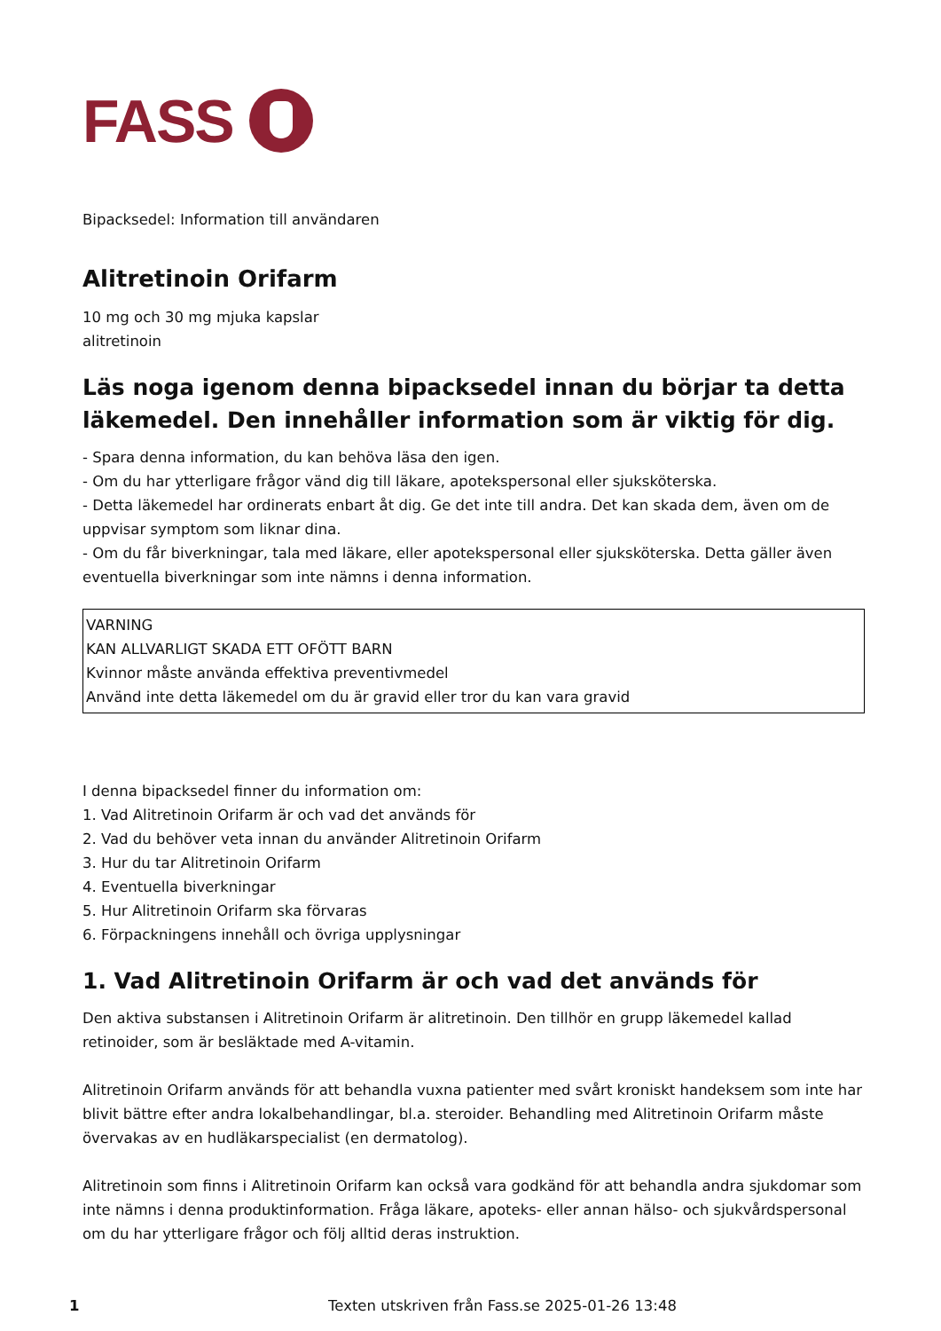FASS
Bipacksedel: Information till användaren
Alitretinoin Orifarm
10 mg och 30 mg mjuka kapslar
alitretinoin
Läs noga igenom denna bipacksedel innan du börjar ta detta läkemedel. Den innehåller information som är viktig för dig.
- Spara denna information, du kan behöva läsa den igen.
- Om du har ytterligare frågor vänd dig till läkare, apotekspersonal eller sjuksköterska.
- Detta läkemedel har ordinerats enbart åt dig. Ge det inte till andra. Det kan skada dem, även om de uppvisar symptom som liknar dina.
- Om du får biverkningar, tala med läkare, eller apotekspersonal eller sjuksköterska. Detta gäller även eventuella biverkningar som inte nämns i denna information.
VARNING
KAN ALLVARLIGT SKADA ETT OFÖTT BARN
Kvinnor måste använda effektiva preventivmedel
Använd inte detta läkemedel om du är gravid eller tror du kan vara gravid
I denna bipacksedel finner du information om:
1. Vad Alitretinoin Orifarm är och vad det används för
2. Vad du behöver veta innan du använder Alitretinoin Orifarm
3. Hur du tar Alitretinoin Orifarm
4. Eventuella biverkningar
5. Hur Alitretinoin Orifarm ska förvaras
6. Förpackningens innehåll och övriga upplysningar
1. Vad Alitretinoin Orifarm är och vad det används för
Den aktiva substansen i Alitretinoin Orifarm är alitretinoin. Den tillhör en grupp läkemedel kallad retinoider, som är besläktade med A-vitamin.
Alitretinoin Orifarm används för att behandla vuxna patienter med svårt kroniskt handeksem som inte har blivit bättre efter andra lokalbehandlingar, bl.a. steroider. Behandling med Alitretinoin Orifarm måste övervakas av en hudläkarspecialist (en dermatolog).
Alitretinoin som finns i Alitretinoin Orifarm kan också vara godkänd för att behandla andra sjukdomar som inte nämns i denna produktinformation. Fråga läkare, apoteks- eller annan hälso- och sjukvårdspersonal om du har ytterligare frågor och följ alltid deras instruktion.
1 Texten utskriven från Fass.se 2025-01-26 13:48